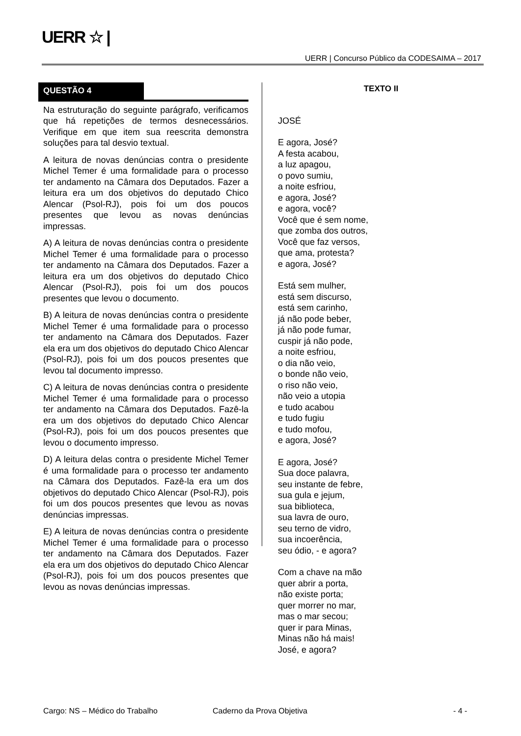UERR ☆ |
UERR | Concurso Público da CODESAIMA – 2017
QUESTÃO 4
Na estruturação do seguinte parágrafo, verificamos que há repetições de termos desnecessários. Verifique em que item sua reescrita demonstra soluções para tal desvio textual.
A leitura de novas denúncias contra o presidente Michel Temer é uma formalidade para o processo ter andamento na Câmara dos Deputados. Fazer a leitura era um dos objetivos do deputado Chico Alencar (Psol-RJ), pois foi um dos poucos presentes que levou as novas denúncias impressas.
A) A leitura de novas denúncias contra o presidente Michel Temer é uma formalidade para o processo ter andamento na Câmara dos Deputados. Fazer a leitura era um dos objetivos do deputado Chico Alencar (Psol-RJ), pois foi um dos poucos presentes que levou o documento.
B) A leitura de novas denúncias contra o presidente Michel Temer é uma formalidade para o processo ter andamento na Câmara dos Deputados. Fazer ela era um dos objetivos do deputado Chico Alencar (Psol-RJ), pois foi um dos poucos presentes que levou tal documento impresso.
C) A leitura de novas denúncias contra o presidente Michel Temer é uma formalidade para o processo ter andamento na Câmara dos Deputados. Fazê-la era um dos objetivos do deputado Chico Alencar (Psol-RJ), pois foi um dos poucos presentes que levou o documento impresso.
D) A leitura delas contra o presidente Michel Temer é uma formalidade para o processo ter andamento na Câmara dos Deputados. Fazê-la era um dos objetivos do deputado Chico Alencar (Psol-RJ), pois foi um dos poucos presentes que levou as novas denúncias impressas.
E) A leitura de novas denúncias contra o presidente Michel Temer é uma formalidade para o processo ter andamento na Câmara dos Deputados. Fazer ela era um dos objetivos do deputado Chico Alencar (Psol-RJ), pois foi um dos poucos presentes que levou as novas denúncias impressas.
TEXTO II
JOSÉ
E agora, José?
A festa acabou,
a luz apagou,
o povo sumiu,
a noite esfriou,
e agora, José?
e agora, você?
Você que é sem nome,
que zomba dos outros,
Você que faz versos,
que ama, protesta?
e agora, José?
Está sem mulher,
está sem discurso,
está sem carinho,
já não pode beber,
já não pode fumar,
cuspir já não pode,
a noite esfriou,
o dia não veio,
o bonde não veio,
o riso não veio,
não veio a utopia
e tudo acabou
e tudo fugiu
e tudo mofou,
e agora, José?
E agora, José?
Sua doce palavra,
seu instante de febre,
sua gula e jejum,
sua biblioteca,
sua lavra de ouro,
seu terno de vidro,
sua incoerência,
seu ódio, - e agora?
Com a chave na mão
quer abrir a porta,
não existe porta;
quer morrer no mar,
mas o mar secou;
quer ir para Minas,
Minas não há mais!
José, e agora?
Cargo: NS – Médico do Trabalho Caderno da Prova Objetiva - 4 -